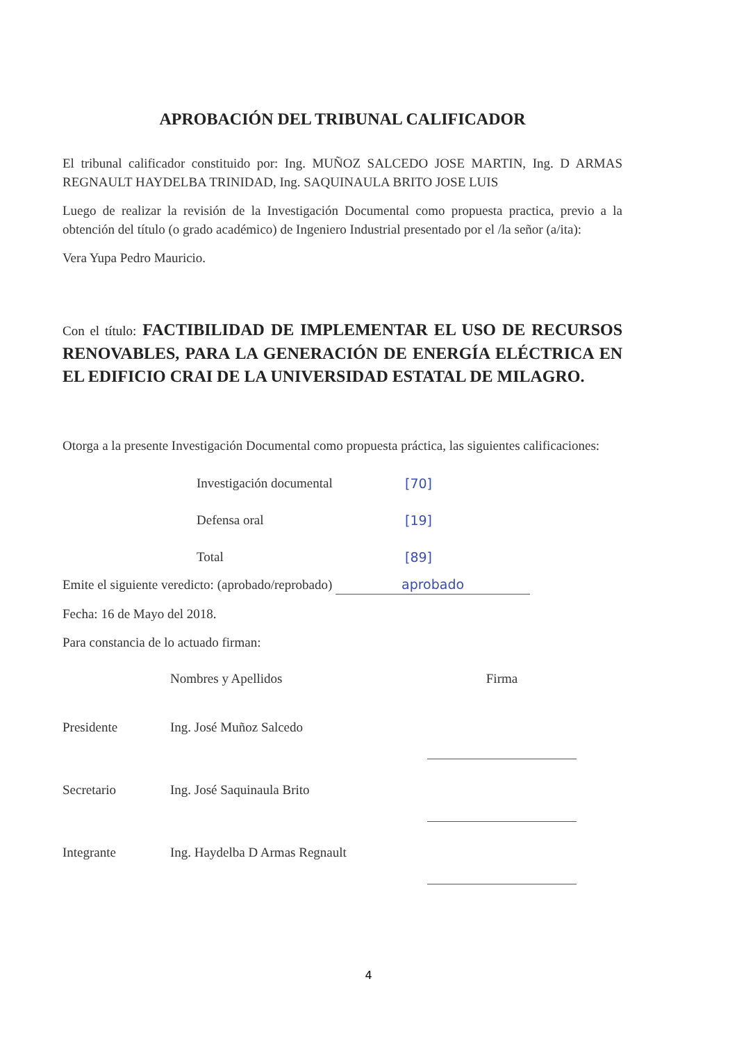APROBACIÓN DEL TRIBUNAL CALIFICADOR
El tribunal calificador constituido por: Ing. MUÑOZ SALCEDO JOSE MARTIN, Ing. D ARMAS REGNAULT HAYDELBA TRINIDAD, Ing. SAQUINAULA BRITO JOSE LUIS
Luego de realizar la revisión de la Investigación Documental como propuesta practica, previo a la obtención del título (o grado académico) de Ingeniero Industrial presentado por el /la señor (a/ita):
Vera Yupa Pedro Mauricio.
Con el título: FACTIBILIDAD DE IMPLEMENTAR EL USO DE RECURSOS RENOVABLES, PARA LA GENERACIÓN DE ENERGÍA ELÉCTRICA EN EL EDIFICIO CRAI DE LA UNIVERSIDAD ESTATAL DE MILAGRO.
Otorga a la presente Investigación Documental como propuesta práctica, las siguientes calificaciones:
| Investigación documental | [70] |
| Defensa oral | [19] |
| Total | [89] |
Emite el siguiente veredicto: (aprobado/reprobado) aprobado
Fecha: 16 de Mayo del 2018.
Para constancia de lo actuado firman:
| | Nombres y Apellidos | Firma |
| Presidente | Ing. José Muñoz Salcedo | |
| Secretario | Ing. José Saquinaula Brito | |
| Integrante | Ing. Haydelba D Armas Regnault | |
4